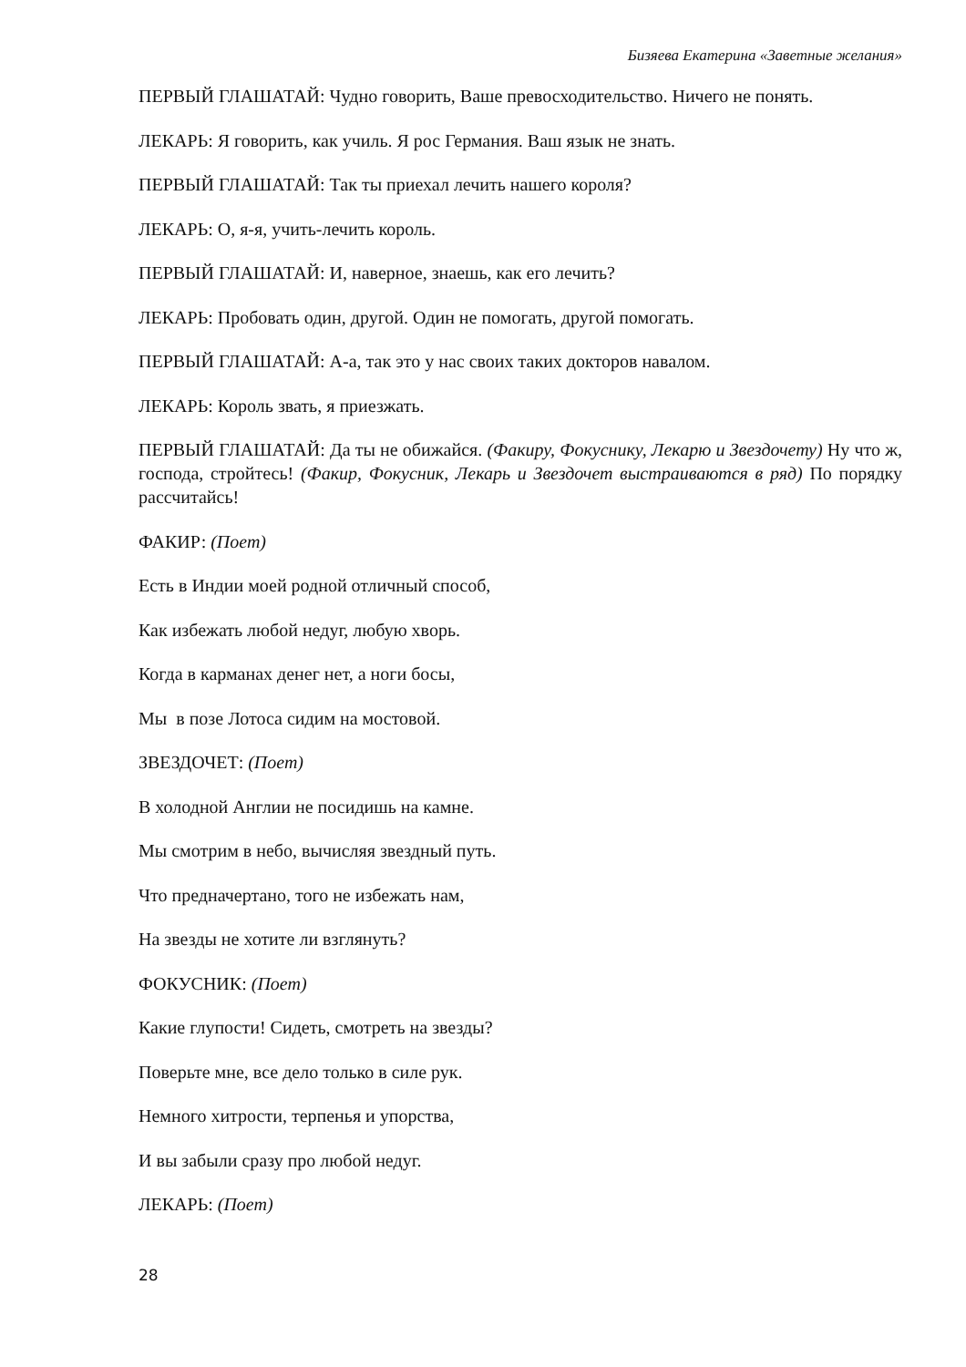Бизяева Екатерина «Заветные желания»
ПЕРВЫЙ ГЛАШАТАЙ: Чудно говорить, Ваше превосходительство. Ничего не понять.
ЛЕКАРЬ: Я говорить, как училь. Я рос Германия. Ваш язык не знать.
ПЕРВЫЙ ГЛАШАТАЙ: Так ты приехал лечить нашего короля?
ЛЕКАРЬ: О, я-я, учить-лечить король.
ПЕРВЫЙ ГЛАШАТАЙ: И, наверное, знаешь, как его лечить?
ЛЕКАРЬ: Пробовать один, другой. Один не помогать, другой помогать.
ПЕРВЫЙ ГЛАШАТАЙ: А-а, так это у нас своих таких докторов навалом.
ЛЕКАРЬ: Король звать, я приезжать.
ПЕРВЫЙ ГЛАШАТАЙ: Да ты не обижайся. (Факиру, Фокуснику, Лекарю и Звездочету) Ну что ж, господа, стройтесь! (Факир, Фокусник, Лекарь и Звездочет выстраиваются в ряд) По порядку рассчитайсь!
ФАКИР: (Поет)
Есть в Индии моей родной отличный способ,
Как избежать любой недуг, любую хворь.
Когда в карманах денег нет, а ноги босы,
Мы в позе Лотоса сидим на мостовой.
ЗВЕЗДОЧЕТ: (Поет)
В холодной Англии не посидишь на камне.
Мы смотрим в небо, вычисляя звездный путь.
Что предначертано, того не избежать нам,
На звезды не хотите ли взглянуть?
ФОКУСНИК: (Поет)
Какие глупости! Сидеть, смотреть на звезды?
Поверьте мне, все дело только в силе рук.
Немного хитрости, терпенья и упорства,
И вы забыли сразу про любой недуг.
ЛЕКАРЬ: (Поет)
28